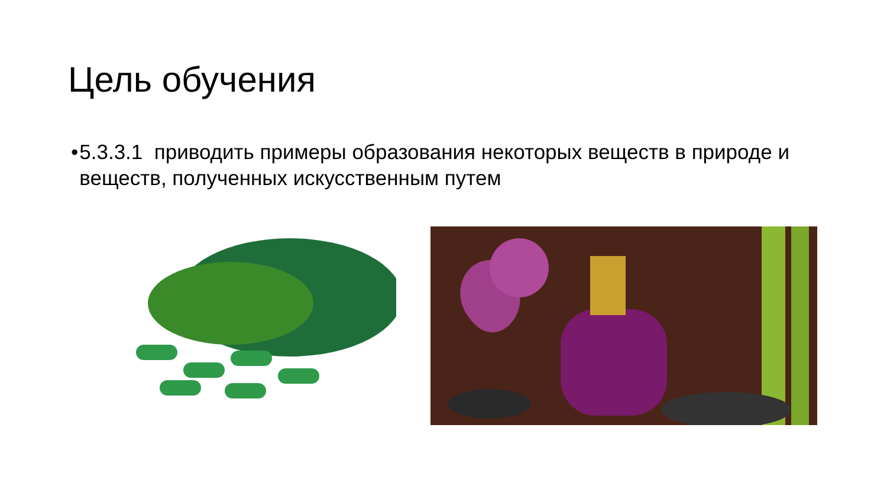Цель обучения
• 5.3.3.1 приводить примеры образования некоторых веществ в природе и веществ, полученных искусственным путем